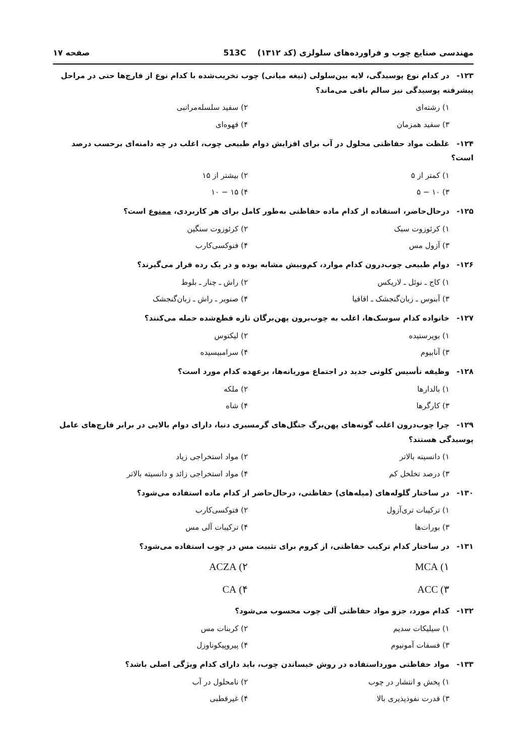مهندسی صنایع چوب و فراورده‌های سلولزی (کد ۱۳۱۲) 513C صفحه ۱۷
۱۲۳- در کدام نوع پوسیدگی، لایه بین‌سلولی (تیغه میانی) چوب تخریب‌شده با کدام نوع از قارچ‌ها حتی در مراحل پیشرفته پوسیدگی نیز سالم باقی می‌ماند؟
۱) رشته‌ای
۲) سفید سلسله‌مراتبی
۳) سفید همزمان
۴) قهوه‌ای
۱۲۴- غلظت مواد حفاظتی محلول در آب برای افزایش دوام طبیعی چوب، اغلب در چه دامنه‌ای برحسب درصد است؟
۱) کمتر از ۵
۲) بیشتر از ۱۵
۳) ۱۰ − ۵
۴) ۱۵ − ۱۰
۱۲۵- درحال‌حاضر، استفاده از کدام ماده حفاظتی به‌طور کامل برای هر کاربردی، ممنوع است؟
۱) کرئوزوت سبک
۲) کرئوزوت سنگین
۳) آزول مس
۴) فنوکسی‌کارب
۱۲۶- دوام طبیعی چوب‌درون کدام موارد، کم‌وبیش مشابه بوده و در یک رده قرار می‌گیرند؟
۱) کاج ـ نوئل ـ لاریکس
۲) راش ـ چنار ـ بلوط
۳) آبنوس ـ زبان‌گنجشک ـ اقاقیا
۴) صنوبر ـ راش ـ زبان‌گنجشک
۱۲۷- خانواده کدام سوسک‌ها، اغلب به چوب‌برون پهن‌برگان تازه قطع‌شده حمله می‌کنند؟
۱) بوپرستیده
۲) لیکتوس
۳) آنابیوم
۴) سرامبیسیده
۱۲۸- وظیفه تأسیس کلونی جدید در اجتماع موریانه‌ها، برعهده کدام مورد است؟
۱) بالدارها
۲) ملکه
۳) کارگرها
۴) شاه
۱۲۹- چرا چوب‌درون اغلب گونه‌های پهن‌برگ جنگل‌های گرمسیری دنیا، دارای دوام بالایی در برابر قارچ‌های عامل پوسیدگی هستند؟
۱) دانسیته بالاتر
۲) مواد استخراجی زیاد
۳) درصد تخلخل کم
۴) مواد استخراجی زائد و دانسیته بالاتر
۱۳۰- در ساختار گلوله‌های (میله‌های) حفاظتی، درحال‌حاضر از کدام ماده استفاده می‌شود؟
۱) ترکیبات تری‌آزول
۲) فتوکسی‌کارب
۳) بورات‌ها
۴) ترکیبات آلی مس
۱۳۱- در ساختار کدام ترکیب حفاظتی، از کروم برای تثبیت مس در چوب استفاده می‌شود؟
۱) MCA
۲) ACZA
۳) ACC
۴) CA
۱۳۲- کدام مورد، جزو مواد حفاظتی آلی چوب محسوب می‌شود؟
۱) سیلیکات سدیم
۲) کربنات مس
۳) فسفات آمونیوم
۴) پیروپیکوناوزل
۱۳۳- مواد حفاظتی مورداستفاده در روش خیساندن چوب، باید دارای کدام ویژگی اصلی باشد؟
۱) پخش و انتشار در چوب
۲) نامحلول در آب
۳) قدرت نفوذپذیری بالا
۴) غیرقطبی